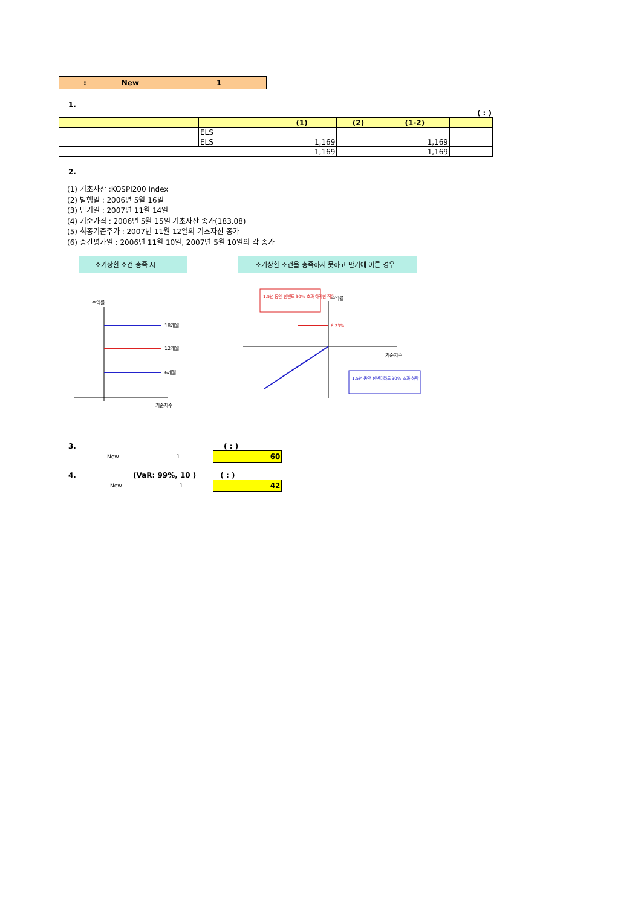: New 1
1.
( : )
| | | | (1) | (2) | (1-2) | |
| --- | --- | --- | --- | --- | --- | --- |
| | | ELS | | | | |
| | | ELS | 1,169 | | 1,169 | |
| | | | 1,169 | | 1,169 | |
2.
(1) 기초자산 :KOSPI200 Index
(2) 발행일 : 2006년 5월 16일
(3) 만기일 : 2007년 11월 14일
(4) 기준가격 : 2006년 5월 15일 기초자산 종가(183.08)
(5) 최종기준주가 : 2007년 11월 12일의 기초자산 종가
(6) 중간평가일 : 2006년 11월 10일, 2007년 5월 10일의 각 종가
조기상환 조건 충족 시
조기상환 조건을 충족하지 못하고 만기에 이른 경우
18개월
12개월
6개월
수익률
기준지수
1.5년 동안 한번도 30% 초과 하락한 적이
1.5년 동안 한번이라도 30% 초과 하락
8.23%
기준지수
수익률
3. ( : )
New 1
60
4. (VaR: 99%, 10 ) ( : )
New 1
42